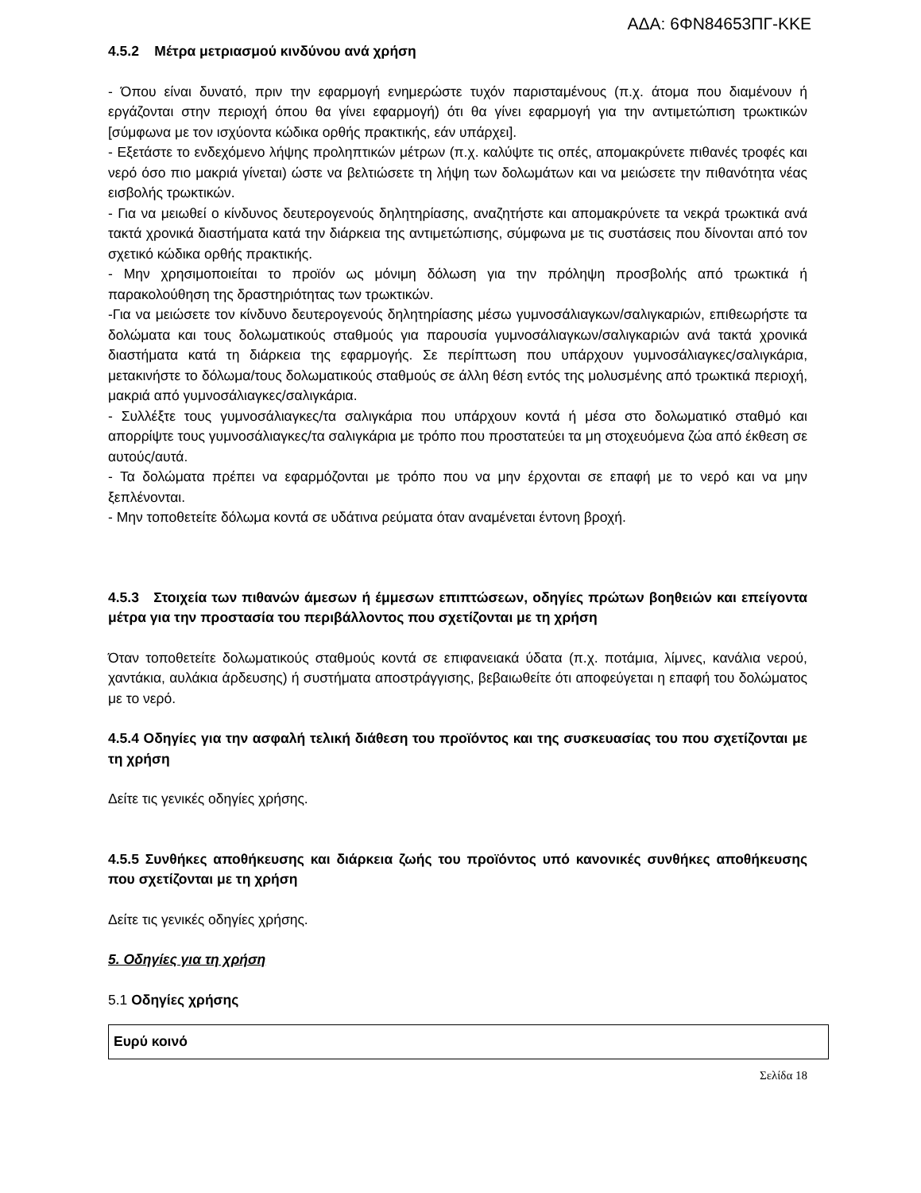ΑΔΑ: 6ΦΝ84653ΠΓ-ΚΚΕ
4.5.2 Μέτρα μετριασμού κινδύνου ανά χρήση
- Όπου είναι δυνατό, πριν την εφαρμογή ενημερώστε τυχόν παρισταμένους (π.χ. άτομα που διαμένουν ή εργάζονται στην περιοχή όπου θα γίνει εφαρμογή) ότι θα γίνει εφαρμογή για την αντιμετώπιση τρωκτικών [σύμφωνα με τον ισχύοντα κώδικα ορθής πρακτικής, εάν υπάρχει].
- Εξετάστε το ενδεχόμενο λήψης προληπτικών μέτρων (π.χ. καλύψτε τις οπές, απομακρύνετε πιθανές τροφές και νερό όσο πιο μακριά γίνεται) ώστε να βελτιώσετε τη λήψη των δολωμάτων και να μειώσετε την πιθανότητα νέας εισβολής τρωκτικών.
- Για να μειωθεί ο κίνδυνος δευτερογενούς δηλητηρίασης, αναζητήστε και απομακρύνετε τα νεκρά τρωκτικά ανά τακτά χρονικά διαστήματα κατά την διάρκεια της αντιμετώπισης, σύμφωνα με τις συστάσεις που δίνονται από τον σχετικό κώδικα ορθής πρακτικής.
- Μην χρησιμοποιείται το προϊόν ως μόνιμη δόλωση για την πρόληψη προσβολής από τρωκτικά ή παρακολούθηση της δραστηριότητας των τρωκτικών.
-Για να μειώσετε τον κίνδυνο δευτερογενούς δηλητηρίασης μέσω γυμνοσάλιαγκων/σαλιγκαριών, επιθεωρήστε τα δολώματα και τους δολωματικούς σταθμούς για παρουσία γυμνοσάλιαγκων/σαλιγκαριών ανά τακτά χρονικά διαστήματα κατά τη διάρκεια της εφαρμογής. Σε περίπτωση που υπάρχουν γυμνοσάλιαγκες/σαλιγκάρια, μετακινήστε το δόλωμα/τους δολωματικούς σταθμούς σε άλλη θέση εντός της μολυσμένης από τρωκτικά περιοχή, μακριά από γυμνοσάλιαγκες/σαλιγκάρια.
- Συλλέξτε τους γυμνοσάλιαγκες/τα σαλιγκάρια που υπάρχουν κοντά ή μέσα στο δολωματικό σταθμό και απορρίψτε τους γυμνοσάλιαγκες/τα σαλιγκάρια με τρόπο που προστατεύει τα μη στοχευόμενα ζώα από έκθεση σε αυτούς/αυτά.
- Τα δολώματα πρέπει να εφαρμόζονται με τρόπο που να μην έρχονται σε επαφή με το νερό και να μην ξεπλένονται.
- Μην τοποθετείτε δόλωμα κοντά σε υδάτινα ρεύματα όταν αναμένεται έντονη βροχή.
4.5.3 Στοιχεία των πιθανών άμεσων ή έμμεσων επιπτώσεων, οδηγίες πρώτων βοηθειών και επείγοντα μέτρα για την προστασία του περιβάλλοντος που σχετίζονται με τη χρήση
Όταν τοποθετείτε δολωματικούς σταθμούς κοντά σε επιφανειακά ύδατα (π.χ. ποτάμια, λίμνες, κανάλια νερού, χαντάκια, αυλάκια άρδευσης) ή συστήματα αποστράγγισης, βεβαιωθείτε ότι αποφεύγεται η επαφή του δολώματος με το νερό.
4.5.4 Οδηγίες για την ασφαλή τελική διάθεση του προϊόντος και της συσκευασίας του που σχετίζονται με τη χρήση
Δείτε τις γενικές οδηγίες χρήσης.
4.5.5 Συνθήκες αποθήκευσης και διάρκεια ζωής του προϊόντος υπό κανονικές συνθήκες αποθήκευσης που σχετίζονται με τη χρήση
Δείτε τις γενικές οδηγίες χρήσης.
5. Οδηγίες για τη χρήση
5.1 Οδηγίες χρήσης
| Ευρύ κοινό |
Σελίδα 18